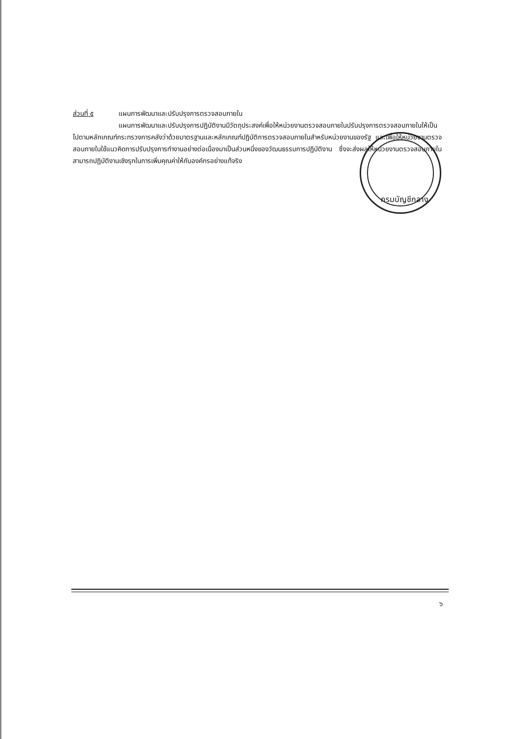กรมบัญชีกลาง
ส่วนที่ ๕ แผนการพัฒนาและปรับปรุงการตรวจสอบภายใน
แผนการพัฒนาและปรับปรุงการปฏิบัติงานมีวัตถุประสงค์เพื่อให้หน่วยงานตรวจสอบภายในปรับปรุงการตรวจสอบภายในให้เป็นไปตามหลักเกณฑ์กระทรวงการคลังว่าด้วยมาตรฐานและหลักเกณฑ์ปฏิบัติการตรวจสอบภายในสำหรับหน่วยงานของรัฐ และเพื่อให้หน่วยงานตรวจสอบภายในใช้แนวคิดการปรับปรุงการทำงานอย่างต่อเนื่องมาเป็นส่วนหนึ่งของวัฒนธรรมการปฏิบัติงาน ซึ่งจะส่งผลให้หน่วยงานตรวจสอบภายในสามารถปฏิบัติงานเชิงรุกในการเพิ่มคุณค่าให้กับองค์กรอย่างแท้จริง
๖